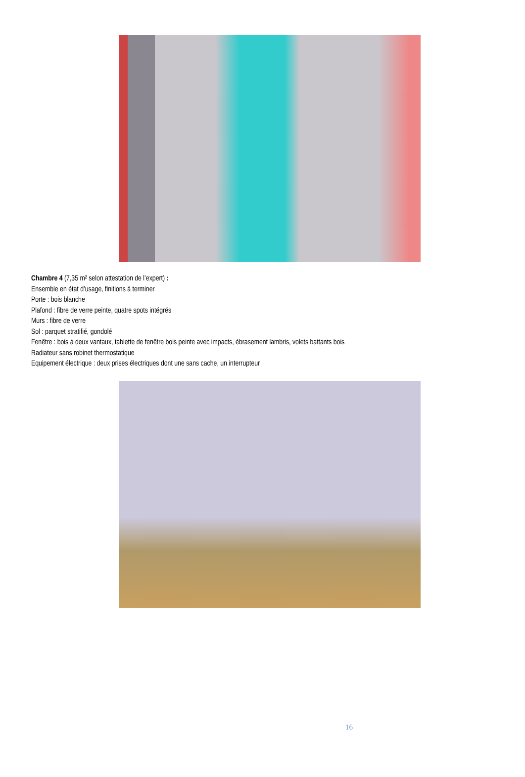Chambre 4 (7,35 m² selon attestation de l’expert) :
Ensemble en état d’usage, finitions à terminer
Porte : bois blanche
Plafond : fibre de verre peinte, quatre spots intégrés
Murs : fibre de verre
Sol : parquet stratifié, gondolé
Fenêtre : bois à deux vantaux, tablette de fenêtre bois peinte avec impacts, ébrasement lambris, volets battants bois
Radiateur sans robinet thermostatique
Equipement électrique : deux prises électriques dont une sans cache, un interrupteur
16